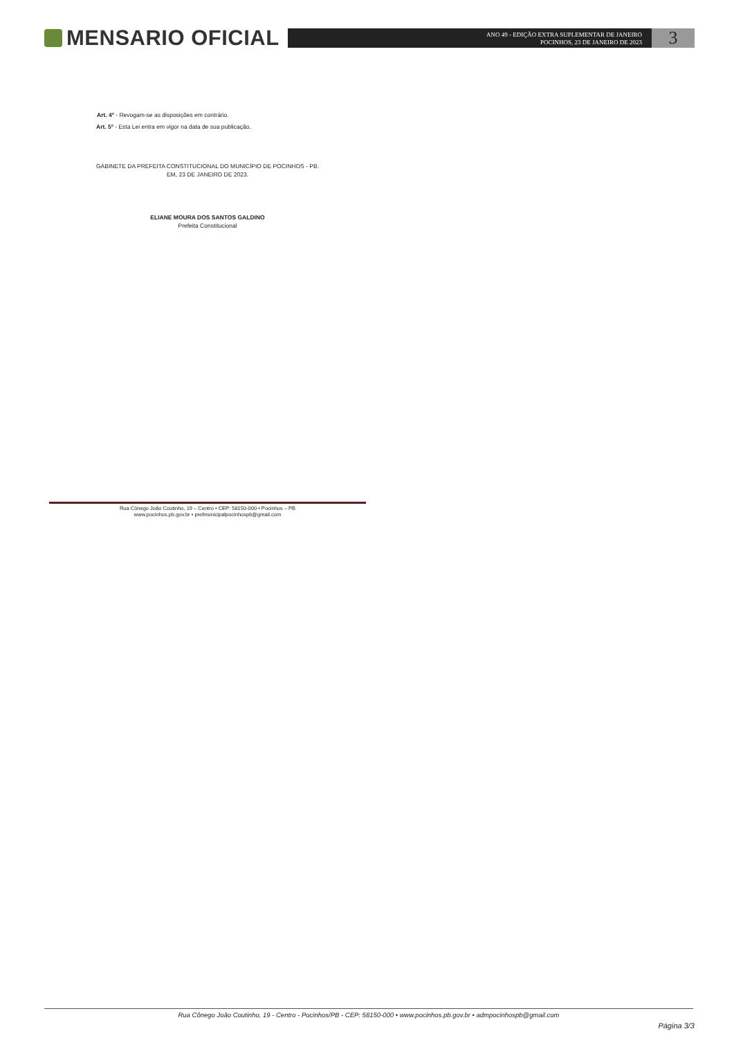MENSARIO OFICIAL
ANO 49 - EDIÇÃO EXTRA SUPLEMENTAR DE JANEIRO
POCINHOS, 23 DE JANEIRO DE 2023
3
Art. 4º - Revogam-se as disposições em contrário.
Art. 5º - Esta Lei entra em vigor na data de sua publicação.
GABINETE DA PREFEITA CONSTITUCIONAL DO MUNICÍPIO DE POCINHOS - PB.
EM, 23 DE JANEIRO DE 2023.
ELIANE MOURA DOS SANTOS GALDINO
Prefeita Constitucional
Rua Cônego João Coutinho, 19 – Centro • CEP: 58150-000 • Pocinhos – PB
www.pocinhos.pb.gov.br • prefmunicipalpocinhospb@gmail.com
Rua Cônego João Coutinho, 19 - Centro - Pocinhos/PB - CEP: 58150-000 • www.pocinhos.pb.gov.br • admpocinhospb@gmail.com
Página 3/3